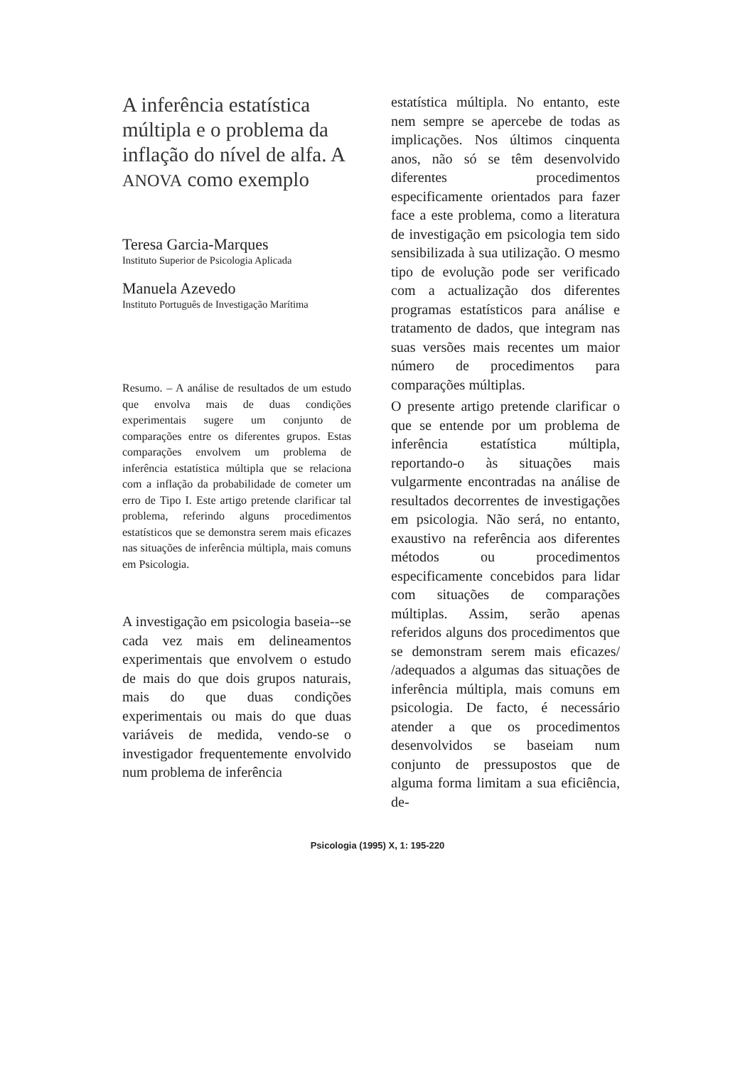A inferência estatística múltipla e o problema da inflação do nível de alfa. A ANOVA como exemplo
Teresa Garcia-Marques
Instituto Superior de Psicologia Aplicada
Manuela Azevedo
Instituto Português de Investigação Marítima
Resumo. – A análise de resultados de um estudo que envolva mais de duas condições experimentais sugere um conjunto de comparações entre os diferentes grupos. Estas comparações envolvem um problema de inferência estatística múltipla que se relaciona com a inflação da probabilidade de cometer um erro de Tipo I. Este artigo pretende clarificar tal problema, referindo alguns procedimentos estatísticos que se demonstra serem mais eficazes nas situações de inferência múltipla, mais comuns em Psicologia.
A investigação em psicologia baseia--se cada vez mais em delineamentos experimentais que envolvem o estudo de mais do que dois grupos naturais, mais do que duas condições experimentais ou mais do que duas variáveis de medida, vendo-se o investigador frequentemente envolvido num problema de inferência
estatística múltipla. No entanto, este nem sempre se apercebe de todas as implicações. Nos últimos cinquenta anos, não só se têm desenvolvido diferentes procedimentos especificamente orientados para fazer face a este problema, como a literatura de investigação em psicologia tem sido sensibilizada à sua utilização. O mesmo tipo de evolução pode ser verificado com a actualização dos diferentes programas estatísticos para análise e tratamento de dados, que integram nas suas versões mais recentes um maior número de procedimentos para comparações múltiplas.
O presente artigo pretende clarificar o que se entende por um problema de inferência estatística múltipla, reportando-o às situações mais vulgarmente encontradas na análise de resultados decorrentes de investigações em psicologia. Não será, no entanto, exaustivo na referência aos diferentes métodos ou procedimentos especificamente concebidos para lidar com situações de comparações múltiplas. Assim, serão apenas referidos alguns dos procedimentos que se demonstram serem mais eficazes/ /adequados a algumas das situações de inferência múltipla, mais comuns em psicologia. De facto, é necessário atender a que os procedimentos desenvolvidos se baseiam num conjunto de pressupostos que de alguma forma limitam a sua eficiência, de-
Psicologia (1995) X, 1: 195-220